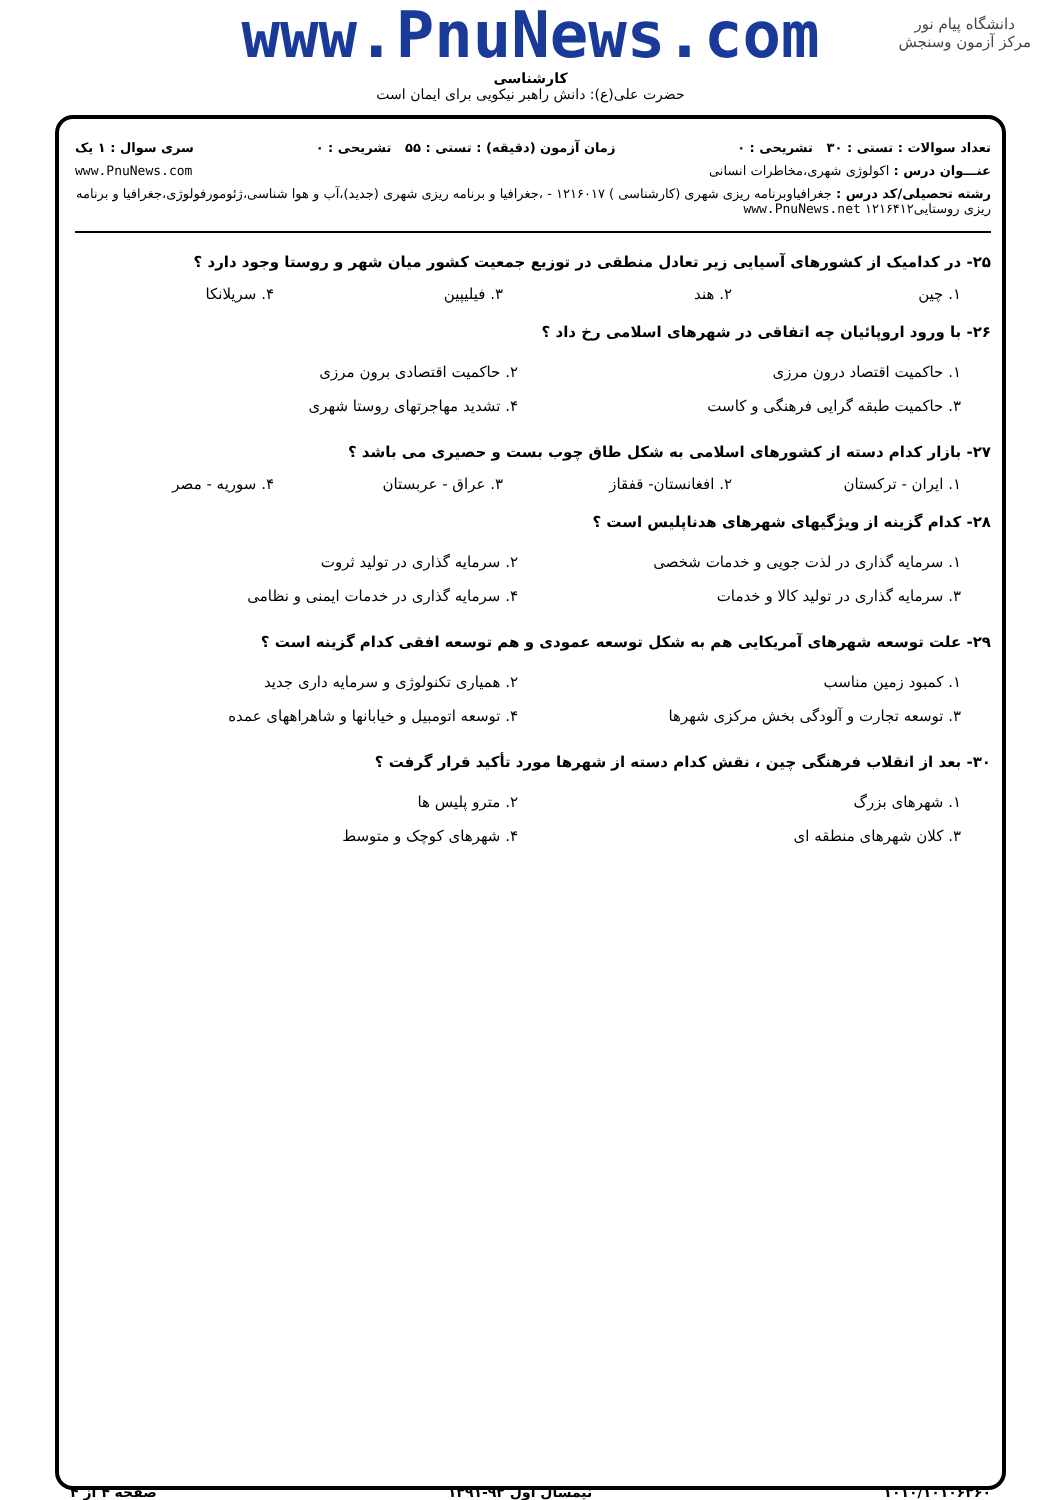دانشگاه پیام نور
مرکز آزمون وسنجش
www.PnuNews.com
کارشناسی
حضرت علی(ع): دانش راهبر نیکویی برای ایمان است
تعداد سوالات : تستی : ۳۰ تشریحی : ۰ زمان آزمون (دقیقه) : تستی : ۵۵ تشریحی : ۰ سری سوال : ۱ یک
عنـــوان درس : اکولوژی شهری،مخاطرات انسانی www.PnuNews.com
رشته تحصیلی/کد درس : جغرافیاوبرنامه ریزی شهری (کارشناسی ) ۱۲۱۶۰۱۷ - ،جغرافیا و برنامه ریزی شهری (جدید)،آب و هوا شناسی،ژئومورفولوژی،جغرافیا و برنامه ریزی روستایی۱۲۱۶۴۱۲ www.PnuNews.net
۲۵- در کدامیک از کشورهای آسیایی زیر تعادل منطقی در توزیع جمعیت کشور میان شهر و روستا وجود دارد ؟
۱. چین
۲. هند
۳. فیلیپین
۴. سریلانکا
۲۶- با ورود اروپائیان چه اتفاقی در شهرهای اسلامی رخ داد ؟
۱. حاکمیت اقتصاد درون مرزی
۲. حاکمیت اقتصادی برون مرزی
۳. حاکمیت طبقه گرایی فرهنگی و کاست
۴. تشدید مهاجرتهای روستا شهری
۲۷- بازار کدام دسته از کشورهای اسلامی به شکل طاق چوب بست و حصیری می باشد ؟
۱. ایران - ترکستان
۲. افغانستان- قفقاز
۳. عراق - عربستان
۴. سوریه - مصر
۲۸- کدام گزینه از ویژگیهای شهرهای هدناپلیس است ؟
۱. سرمایه گذاری در لذت جویی و خدمات شخصی
۲. سرمایه گذاری در تولید ثروت
۳. سرمایه گذاری در تولید کالا و خدمات
۴. سرمایه گذاری در خدمات ایمنی و نظامی
۲۹- علت توسعه شهرهای آمریکایی هم به شکل توسعه عمودی و هم توسعه افقی کدام گزینه است ؟
۱. کمبود زمین مناسب
۲. همیاری تکنولوژی و سرمایه داری جدید
۳. توسعه تجارت و آلودگی بخش مرکزی شهرها
۴. توسعه اتومبیل و خیابانها و شاهراههای عمده
۳۰- بعد از انقلاب فرهنگی چین ، نقش کدام دسته از شهرها مورد تأکید قرار گرفت ؟
۱. شهرهای بزرگ
۲. مترو پلیس ها
۳. کلان شهرهای منطقه ای
۴. شهرهای کوچک و متوسط
۱۰۱۰/۱۰۱۰۶۳۶۰ نیمسال اول ۹۲-۱۳۹۱ صفحه ۴ از ۴